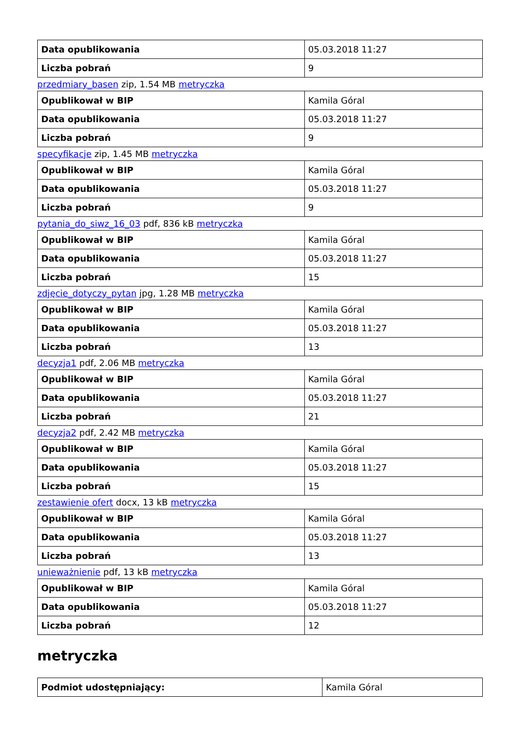| Data opublikowania | 05.03.2018 11:27 |
| Liczba pobrań | 9 |
przedmiary_basen zip, 1.54 MB metryczka
| Opublikował w BIP | Kamila Góral |
| Data opublikowania | 05.03.2018 11:27 |
| Liczba pobrań | 9 |
specyfikacje zip, 1.45 MB metryczka
| Opublikował w BIP | Kamila Góral |
| Data opublikowania | 05.03.2018 11:27 |
| Liczba pobrań | 9 |
pytania_do_siwz_16_03 pdf, 836 kB metryczka
| Opublikował w BIP | Kamila Góral |
| Data opublikowania | 05.03.2018 11:27 |
| Liczba pobrań | 15 |
zdjęcie_dotyczy_pytan jpg, 1.28 MB metryczka
| Opublikował w BIP | Kamila Góral |
| Data opublikowania | 05.03.2018 11:27 |
| Liczba pobrań | 13 |
decyzja1 pdf, 2.06 MB metryczka
| Opublikował w BIP | Kamila Góral |
| Data opublikowania | 05.03.2018 11:27 |
| Liczba pobrań | 21 |
decyzja2 pdf, 2.42 MB metryczka
| Opublikował w BIP | Kamila Góral |
| Data opublikowania | 05.03.2018 11:27 |
| Liczba pobrań | 15 |
zestawienie ofert docx, 13 kB metryczka
| Opublikował w BIP | Kamila Góral |
| Data opublikowania | 05.03.2018 11:27 |
| Liczba pobrań | 13 |
unieważnienie pdf, 13 kB metryczka
| Opublikował w BIP | Kamila Góral |
| Data opublikowania | 05.03.2018 11:27 |
| Liczba pobrań | 12 |
metryczka
| Podmiot udostępniający: | Kamila Góral |